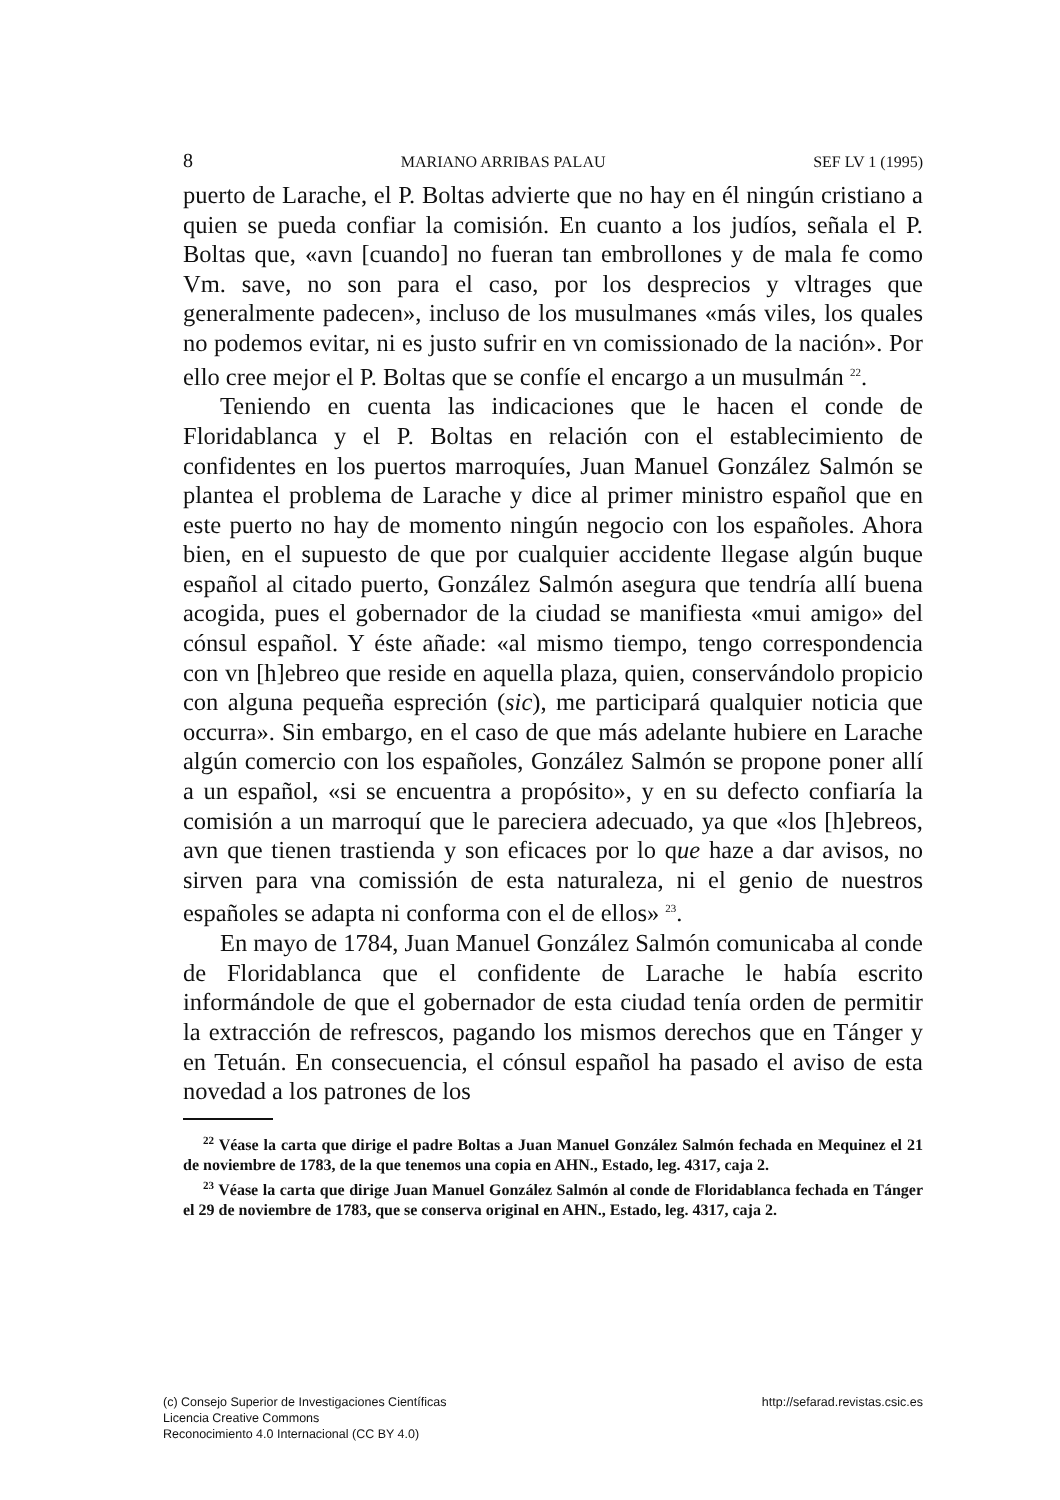8 MARIANO ARRIBAS PALAU SEF LV 1 (1995)
puerto de Larache, el P. Boltas advierte que no hay en él ningún cristiano a quien se pueda confiar la comisión. En cuanto a los judíos, señala el P. Boltas que, «avn [cuando] no fueran tan embrollones y de mala fe como Vm. save, no son para el caso, por los desprecios y vltrages que generalmente padecen», incluso de los musulmanes «más viles, los quales no podemos evitar, ni es justo sufrir en vn comissionado de la nación». Por ello cree mejor el P. Boltas que se confíe el encargo a un musulmán <sup>22</sup>.
Teniendo en cuenta las indicaciones que le hacen el conde de Floridablanca y el P. Boltas en relación con el establecimiento de confidentes en los puertos marroquíes, Juan Manuel González Salmón se plantea el problema de Larache y dice al primer ministro español que en este puerto no hay de momento ningún negocio con los españoles. Ahora bien, en el supuesto de que por cualquier accidente llegase algún buque español al citado puerto, González Salmón asegura que tendría allí buena acogida, pues el gobernador de la ciudad se manifiesta «mui amigo» del cónsul español. Y éste añade: «al mismo tiempo, tengo correspondencia con vn [h]ebreo que reside en aquella plaza, quien, conservándolo propicio con alguna pequeña espreción (sic), me participará qualquier noticia que occurra». Sin embargo, en el caso de que más adelante hubiere en Larache algún comercio con los españoles, González Salmón se propone poner allí a un español, «si se encuentra a propósito», y en su defecto confiaría la comisión a un marroquí que le pareciera adecuado, ya que «los [h]ebreos, avn que tienen trastienda y son eficaces por lo que haze a dar avisos, no sirven para vna comissión de esta naturaleza, ni el genio de nuestros españoles se adapta ni conforma con el de ellos» <sup>23</sup>.
En mayo de 1784, Juan Manuel González Salmón comunicaba al conde de Floridablanca que el confidente de Larache le había escrito informándole de que el gobernador de esta ciudad tenía orden de permitir la extracción de refrescos, pagando los mismos derechos que en Tánger y en Tetuán. En consecuencia, el cónsul español ha pasado el aviso de esta novedad a los patrones de los
<sup>22</sup> Véase la carta que dirige el padre Boltas a Juan Manuel González Salmón fechada en Mequinez el 21 de noviembre de 1783, de la que tenemos una copia en AHN., Estado, leg. 4317, caja 2.
<sup>23</sup> Véase la carta que dirige Juan Manuel González Salmón al conde de Floridablanca fechada en Tánger el 29 de noviembre de 1783, que se conserva original en AHN., Estado, leg. 4317, caja 2.
(c) Consejo Superior de Investigaciones Científicas
Licencia Creative Commons
Reconocimiento 4.0 Internacional (CC BY 4.0)
http://sefarad.revistas.csic.es